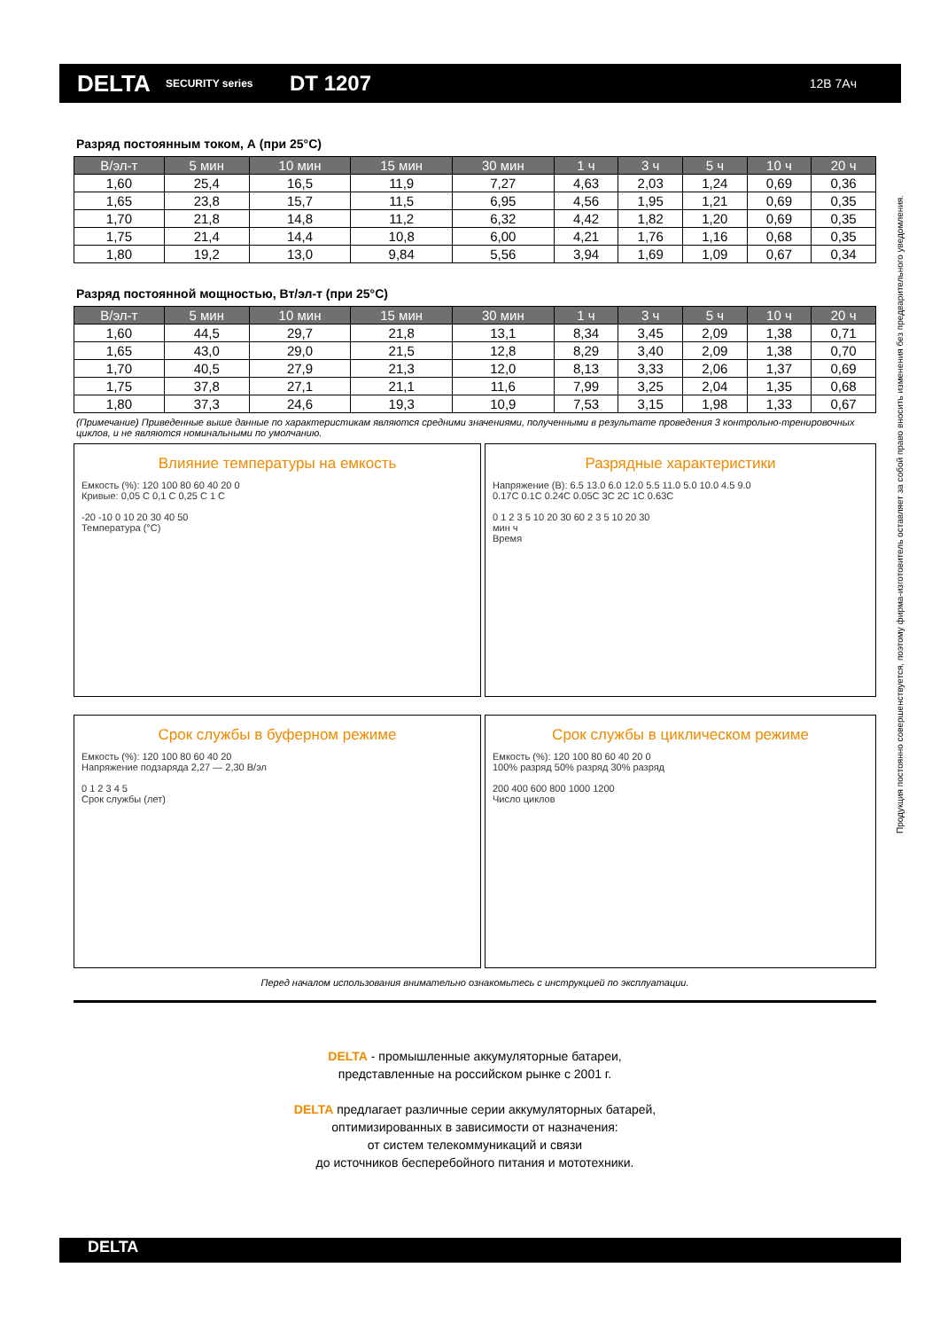DELTA
SECURITY series
DT 1207
12В 7Ач
Разряд постоянным током, А (при 25°С)
| В/эл-т | 5 мин | 10 мин | 15 мин | 30 мин | 1 ч | 3 ч | 5 ч | 10 ч | 20 ч |
| --- | --- | --- | --- | --- | --- | --- | --- | --- | --- |
| 1,60 | 25,4 | 16,5 | 11,9 | 7,27 | 4,63 | 2,03 | 1,24 | 0,69 | 0,36 |
| 1,65 | 23,8 | 15,7 | 11,5 | 6,95 | 4,56 | 1,95 | 1,21 | 0,69 | 0,35 |
| 1,70 | 21,8 | 14,8 | 11,2 | 6,32 | 4,42 | 1,82 | 1,20 | 0,69 | 0,35 |
| 1,75 | 21,4 | 14,4 | 10,8 | 6,00 | 4,21 | 1,76 | 1,16 | 0,68 | 0,35 |
| 1,80 | 19,2 | 13,0 | 9,84 | 5,56 | 3,94 | 1,69 | 1,09 | 0,67 | 0,34 |
Разряд постоянной мощностью, Вт/эл-т (при 25°С)
| В/эл-т | 5 мин | 10 мин | 15 мин | 30 мин | 1 ч | 3 ч | 5 ч | 10 ч | 20 ч |
| --- | --- | --- | --- | --- | --- | --- | --- | --- | --- |
| 1,60 | 44,5 | 29,7 | 21,8 | 13,1 | 8,34 | 3,45 | 2,09 | 1,38 | 0,71 |
| 1,65 | 43,0 | 29,0 | 21,5 | 12,8 | 8,29 | 3,40 | 2,09 | 1,38 | 0,70 |
| 1,70 | 40,5 | 27,9 | 21,3 | 12,0 | 8,13 | 3,33 | 2,06 | 1,37 | 0,69 |
| 1,75 | 37,8 | 27,1 | 21,1 | 11,6 | 7,99 | 3,25 | 2,04 | 1,35 | 0,68 |
| 1,80 | 37,3 | 24,6 | 19,3 | 10,9 | 7,53 | 3,15 | 1,98 | 1,33 | 0,67 |
(Примечание) Приведенные выше данные по характеристикам являются средними значениями, полученными в результате проведения 3 контрольно-тренировочных циклов, и не являются номинальными по умолчанию.
Влияние температуры на емкость
Емкость (%): 120 100 80 60 40 20 0
Кривые: 0,05 С 0,1 С 0,25 С 1 С
-20 -10 0 10 20 30 40 50
Температура (°С)
Разрядные характеристики
Напряжение (В): 6.5 13.0 6.0 12.0 5.5 11.0 5.0 10.0 4.5 9.0
0.17С 0.1С 0.24С 0.05С 3С 2С 1С 0.63С
0 1 2 3 5 10 20 30 60 2 3 5 10 20 30
мин ч
Время
Срок службы в буферном режиме
Емкость (%): 120 100 80 60 40 20
Напряжение подзаряда 2,27 — 2,30 В/эл
0 1 2 3 4 5
Срок службы (лет)
Срок службы в циклическом режиме
Емкость (%): 120 100 80 60 40 20 0
100% разряд 50% разряд 30% разряд
200 400 600 800 1000 1200
Число циклов
Перед началом использования внимательно ознакомьтесь с инструкцией по эксплуатации.
DELTA - промышленные аккумуляторные батареи,
представленные на российском рынке с 2001 г.
DELTA предлагает различные серии аккумуляторных батарей,
оптимизированных в зависимости от назначения:
от систем телекоммуникаций и связи
до источников бесперебойного питания и мототехники.
Продукция постоянно совершенствуется, поэтому фирма-изготовитель оставляет за собой право вносить изменения без предварительного уведомления.
DELTA